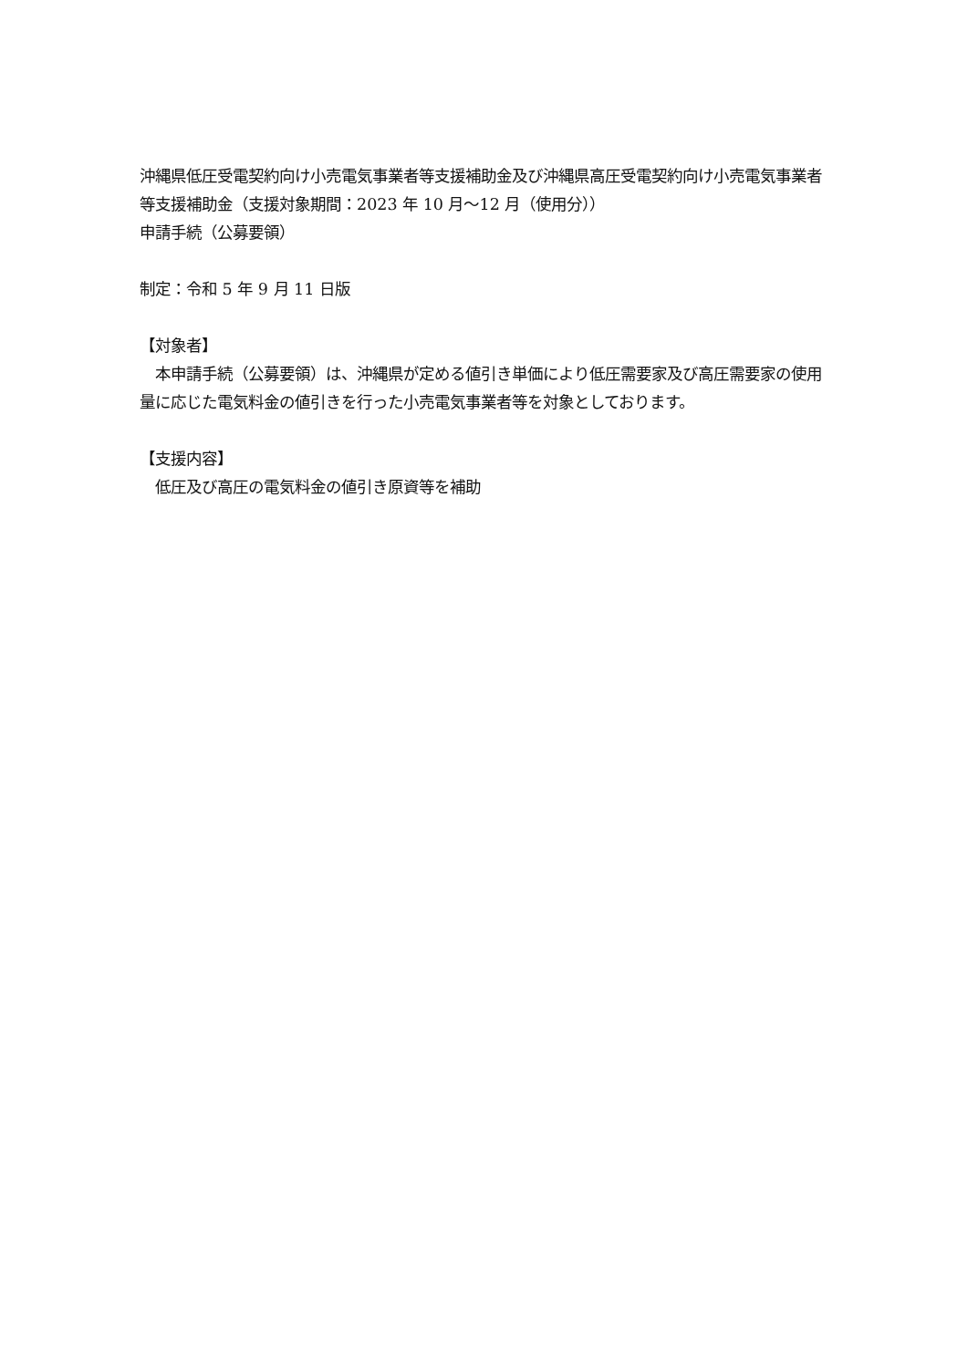沖縄県低圧受電契約向け小売電気事業者等支援補助金及び沖縄県高圧受電契約向け小売電気事業者等支援補助金（支援対象期間：2023 年 10 月〜12 月（使用分））
申請手続（公募要領）
制定：令和 5 年 9 月 11 日版
【対象者】
　本申請手続（公募要領）は、沖縄県が定める値引き単価により低圧需要家及び高圧需要家の使用量に応じた電気料金の値引きを行った小売電気事業者等を対象としております。
【支援内容】
　低圧及び高圧の電気料金の値引き原資等を補助